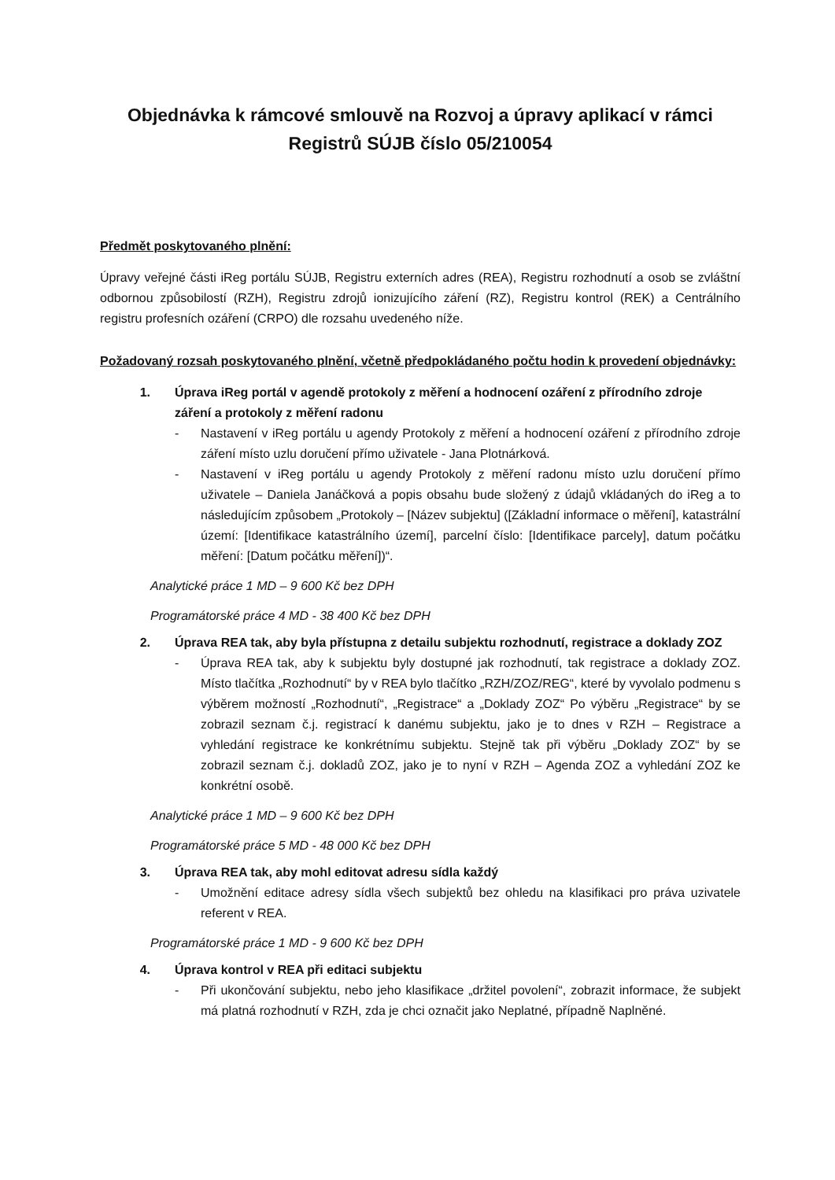Objednávka k rámcové smlouvě na Rozvoj a úpravy aplikací v rámci Registrů SÚJB číslo 05/210054
Předmět poskytovaného plnění:
Úpravy veřejné části iReg portálu SÚJB, Registru externích adres (REA), Registru rozhodnutí a osob se zvláštní odbornou způsobilostí (RZH), Registru zdrojů ionizujícího záření (RZ), Registru kontrol (REK) a Centrálního registru profesních ozáření (CRPO) dle rozsahu uvedeného níže.
Požadovaný rozsah poskytovaného plnění, včetně předpokládaného počtu hodin k provedení objednávky:
1. Úprava iReg portál v agendě protokoly z měření a hodnocení ozáření z přírodního zdroje záření a protokoly z měření radonu
- Nastavení v iReg portálu u agendy Protokoly z měření a hodnocení ozáření z přírodního zdroje záření místo uzlu doručení přímo uživatele - Jana Plotnárková.
- Nastavení v iReg portálu u agendy Protokoly z měření radonu místo uzlu doručení přímo uživatele – Daniela Janáčková a popis obsahu bude složený z údajů vkládaných do iReg a to následujícím způsobem „Protokoly – [Název subjektu] ([Základní informace o měření], katastrální území: [Identifikace katastrálního území], parcelní číslo: [Identifikace parcely], datum počátku měření: [Datum počátku měření])“.
Analytické práce 1 MD – 9 600 Kč bez DPH
Programátorské práce 4 MD - 38 400 Kč bez DPH
2. Úprava REA tak, aby byla přístupna z detailu subjektu rozhodnutí, registrace a doklady ZOZ
- Úprava REA tak, aby k subjektu byly dostupné jak rozhodnutí, tak registrace a doklady ZOZ. Místo tlačítka „Rozhodnutí“ by v REA bylo tlačítko „RZH/ZOZ/REG“, které by vyvolalo podmenu s výběrem možností „Rozhodnutí“, „Registrace“ a „Doklady ZOZ“ Po výběru „Registrace“ by se zobrazil seznam č.j. registrací k danému subjektu, jako je to dnes v RZH – Registrace a vyhledání registrace ke konkrétnímu subjektu. Stejně tak při výběru „Doklady ZOZ“ by se zobrazil seznam č.j. dokladů ZOZ, jako je to nyní v RZH – Agenda ZOZ a vyhledání ZOZ ke konkrétní osobě.
Analytické práce 1 MD – 9 600 Kč bez DPH
Programátorské práce 5 MD - 48 000 Kč bez DPH
3. Úprava REA tak, aby mohl editovat adresu sídla každý
- Umožnění editace adresy sídla všech subjektů bez ohledu na klasifikaci pro práva uzivatele referent v REA.
Programátorské práce 1 MD - 9 600 Kč bez DPH
4. Úprava kontrol v REA při editaci subjektu
- Při ukončování subjektu, nebo jeho klasifikace „držitel povolení“, zobrazit informace, že subjekt má platná rozhodnutí v RZH, zda je chci označit jako Neplatné, případně Naplněné.